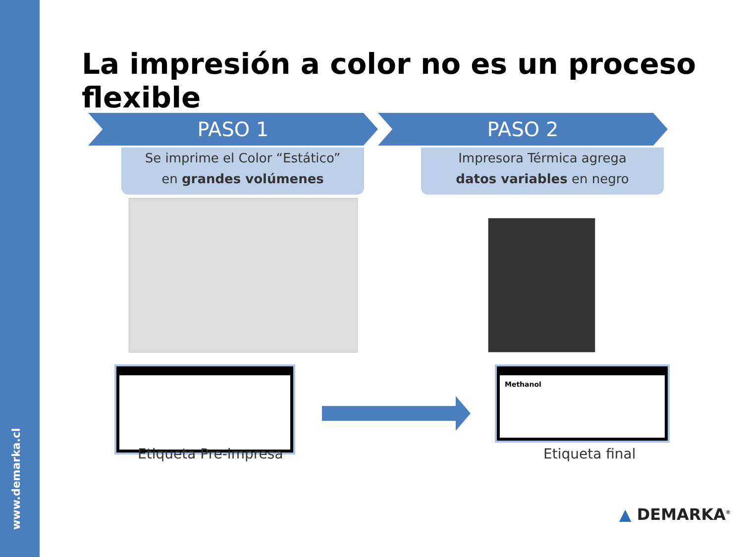www.demarka.cl
La impresión a color no es un proceso flexible
PASO 1 PASO 2
Se imprime el Color “Estático”
en grandes volúmenes
Impresora Térmica agrega
datos variables en negro
Methanol
Etiqueta Pre-impresa Etiqueta final
▲ DEMARKA<sup>®</sup>